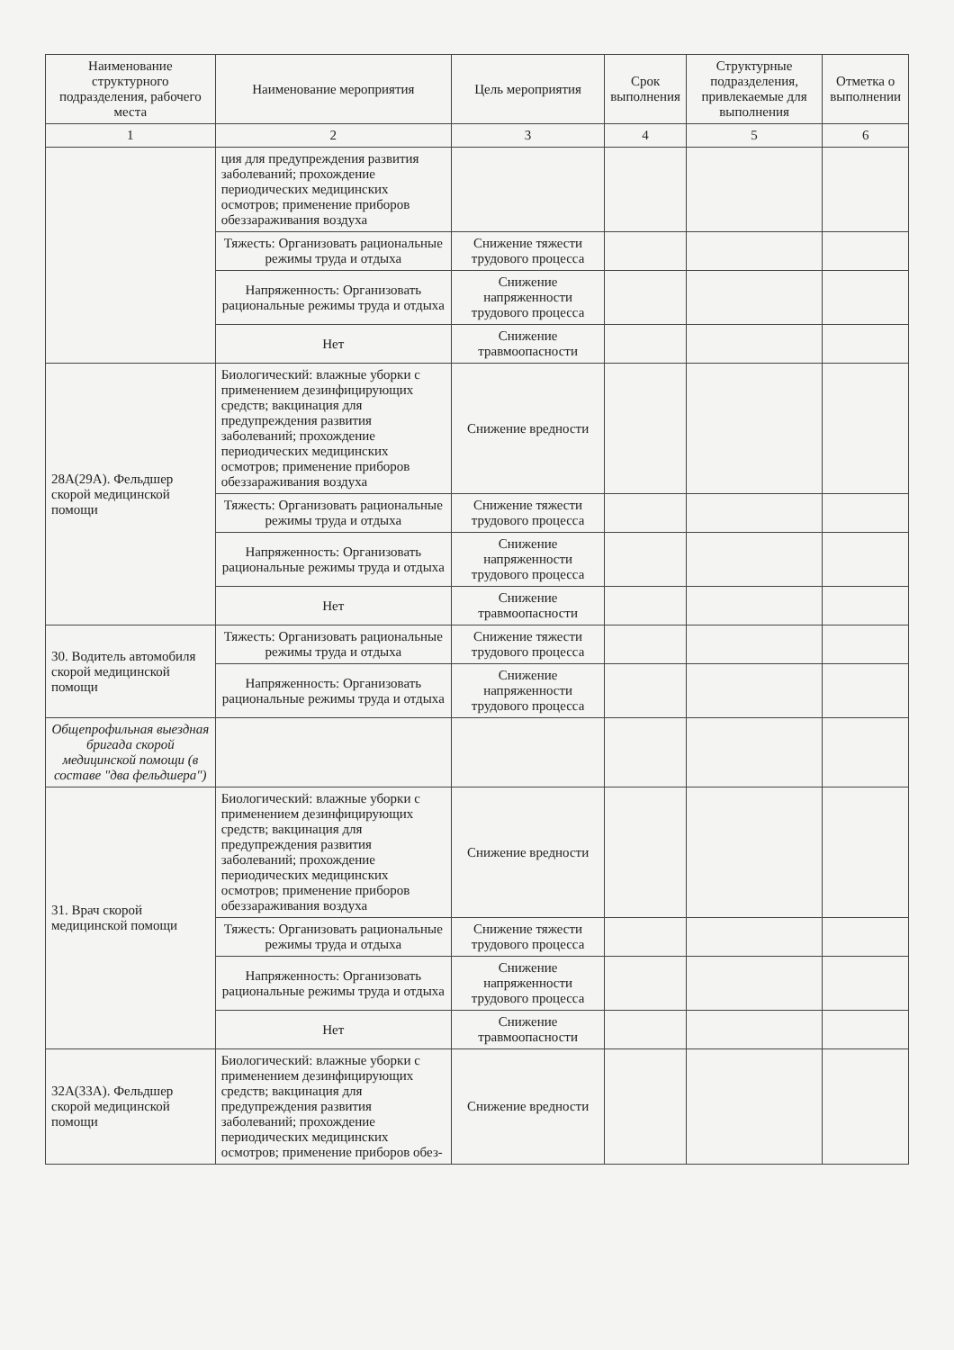| Наименование структурного подразделения, рабочего места | Наименование мероприятия | Цель мероприятия | Срок выполнения | Структурные подразделения, привлекаемые для выполнения | Отметка о выполнении |
| --- | --- | --- | --- | --- | --- |
| 1 | 2 | 3 | 4 | 5 | 6 |
| | ция для предупреждения развития заболеваний; прохождение периодических медицинских осмотров; применение приборов обеззараживания воздуха | | | | |
| | Тяжесть: Организовать рациональные режимы труда и отдыха | Снижение тяжести трудового процесса | | | |
| | Напряженность: Организовать рациональные режимы труда и отдыха | Снижение напряженности трудового процесса | | | |
| | Нет | Снижение травмоопасности | | | |
| 28А(29А). Фельдшер скорой медицинской помощи | Биологический: влажные уборки с применением дезинфицирующих средств; вакцинация для предупреждения развития заболеваний; прохождение периодических медицинских осмотров; применение приборов обеззараживания воздуха | Снижение вредности | | | |
| | Тяжесть: Организовать рациональные режимы труда и отдыха | Снижение тяжести трудового процесса | | | |
| | Напряженность: Организовать рациональные режимы труда и отдыха | Снижение напряженности трудового процесса | | | |
| | Нет | Снижение травмоопасности | | | |
| 30. Водитель автомобиля скорой медицинской помощи | Тяжесть: Организовать рациональные режимы труда и отдыха | Снижение тяжести трудового процесса | | | |
| | Напряженность: Организовать рациональные режимы труда и отдыха | Снижение напряженности трудового процесса | | | |
| Общепрофильная выездная бригада скорой медицинской помощи (в составе "два фельдшера") | | | | | |
| 31. Врач скорой медицинской помощи | Биологический: влажные уборки с применением дезинфицирующих средств; вакцинация для предупреждения развития заболеваний; прохождение периодических медицинских осмотров; применение приборов обеззараживания воздуха | Снижение вредности | | | |
| | Тяжесть: Организовать рациональные режимы труда и отдыха | Снижение тяжести трудового процесса | | | |
| | Напряженность: Организовать рациональные режимы труда и отдыха | Снижение напряженности трудового процесса | | | |
| | Нет | Снижение травмоопасности | | | |
| 32А(33А). Фельдшер скорой медицинской помощи | Биологический: влажные уборки с применением дезинфицирующих средств; вакцинация для предупреждения развития заболеваний; прохождение периодических медицинских осмотров; применение приборов обез- | Снижение вредности | | | |